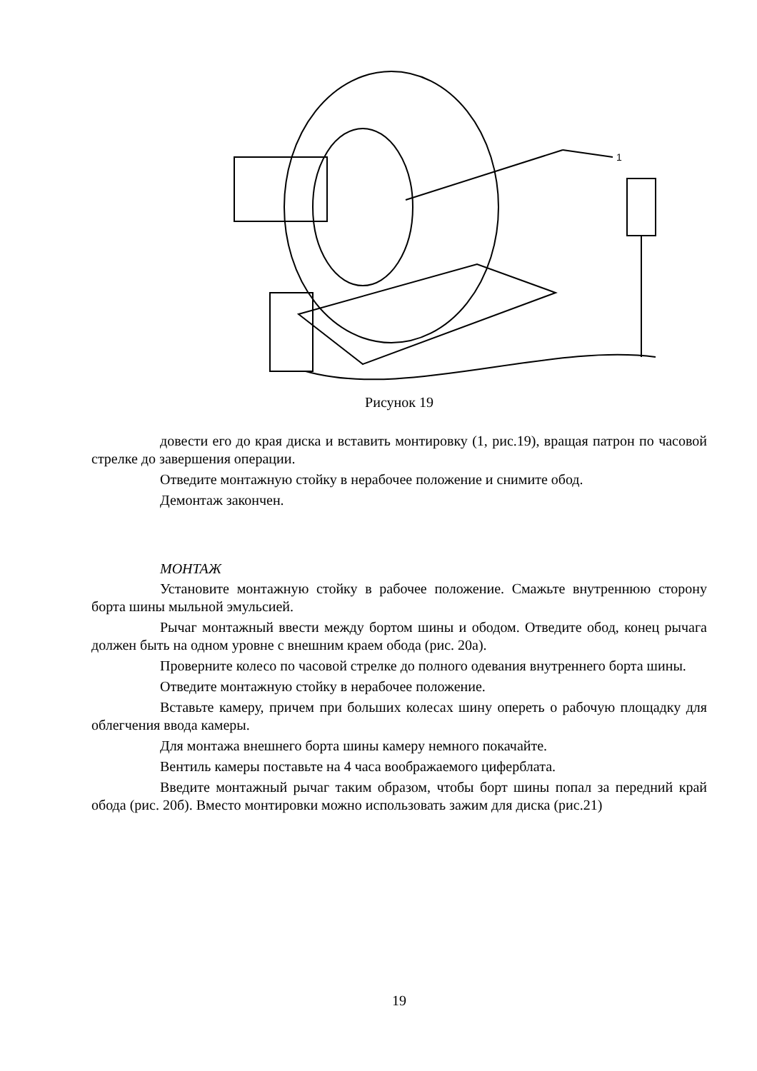1
Рисунок 19
довести его до края диска и вставить монтировку (1, рис.19), вращая патрон по часовой стрелке до завершения операции.
Отведите монтажную стойку в нерабочее положение и снимите обод.
Демонтаж закончен.
МОНТАЖ
Установите монтажную стойку в рабочее положение. Смажьте внутреннюю сторону борта шины мыльной эмульсией.
Рычаг монтажный ввести между бортом шины и ободом. Отведите обод, конец рычага должен быть на одном уровне с внешним краем обода (рис. 20а).
Проверните колесо по часовой стрелке до полного одевания внутреннего борта шины.
Отведите монтажную стойку в нерабочее положение.
Вставьте камеру, причем при больших колесах шину опереть о рабочую площадку для облегчения ввода камеры.
Для монтажа внешнего борта шины камеру немного покачайте.
Вентиль камеры поставьте на 4 часа воображаемого циферблата.
Введите монтажный рычаг таким образом, чтобы борт шины попал за передний край обода (рис. 20б). Вместо монтировки можно использовать зажим для диска (рис.21)
19